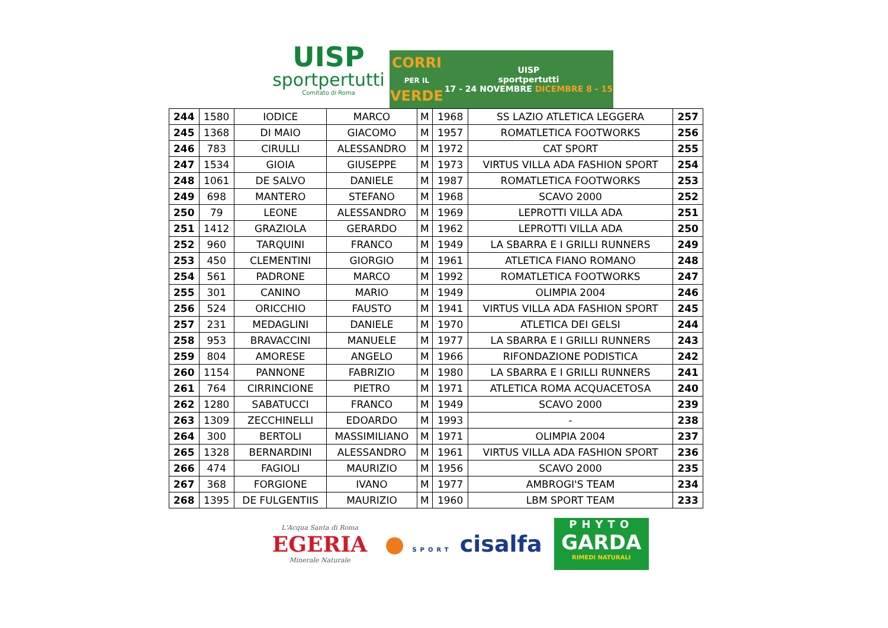UISP
sportpertutti
Comitato di Roma
CORRI
PER IL
VERDE
UISP
sportpertutti
17 - 24 NOVEMBRE DICEMBRE 8 - 15
| 244 | 1580 | IODICE | MARCO | M | 1968 | SS LAZIO ATLETICA LEGGERA | 257 |
| 245 | 1368 | DI MAIO | GIACOMO | M | 1957 | ROMATLETICA FOOTWORKS | 256 |
| 246 | 783 | CIRULLI | ALESSANDRO | M | 1972 | CAT SPORT | 255 |
| 247 | 1534 | GIOIA | GIUSEPPE | M | 1973 | VIRTUS VILLA ADA FASHION SPORT | 254 |
| 248 | 1061 | DE SALVO | DANIELE | M | 1987 | ROMATLETICA FOOTWORKS | 253 |
| 249 | 698 | MANTERO | STEFANO | M | 1968 | SCAVO 2000 | 252 |
| 250 | 79 | LEONE | ALESSANDRO | M | 1969 | LEPROTTI VILLA ADA | 251 |
| 251 | 1412 | GRAZIOLA | GERARDO | M | 1962 | LEPROTTI VILLA ADA | 250 |
| 252 | 960 | TARQUINI | FRANCO | M | 1949 | LA SBARRA E I GRILLI RUNNERS | 249 |
| 253 | 450 | CLEMENTINI | GIORGIO | M | 1961 | ATLETICA FIANO ROMANO | 248 |
| 254 | 561 | PADRONE | MARCO | M | 1992 | ROMATLETICA FOOTWORKS | 247 |
| 255 | 301 | CANINO | MARIO | M | 1949 | OLIMPIA 2004 | 246 |
| 256 | 524 | ORICCHIO | FAUSTO | M | 1941 | VIRTUS VILLA ADA FASHION SPORT | 245 |
| 257 | 231 | MEDAGLINI | DANIELE | M | 1970 | ATLETICA DEI GELSI | 244 |
| 258 | 953 | BRAVACCINI | MANUELE | M | 1977 | LA SBARRA E I GRILLI RUNNERS | 243 |
| 259 | 804 | AMORESE | ANGELO | M | 1966 | RIFONDAZIONE PODISTICA | 242 |
| 260 | 1154 | PANNONE | FABRIZIO | M | 1980 | LA SBARRA E I GRILLI RUNNERS | 241 |
| 261 | 764 | CIRRINCIONE | PIETRO | M | 1971 | ATLETICA ROMA ACQUACETOSA | 240 |
| 262 | 1280 | SABATUCCI | FRANCO | M | 1949 | SCAVO 2000 | 239 |
| 263 | 1309 | ZECCHINELLI | EDOARDO | M | 1993 | - | 238 |
| 264 | 300 | BERTOLI | MASSIMILIANO | M | 1971 | OLIMPIA 2004 | 237 |
| 265 | 1328 | BERNARDINI | ALESSANDRO | M | 1961 | VIRTUS VILLA ADA FASHION SPORT | 236 |
| 266 | 474 | FAGIOLI | MAURIZIO | M | 1956 | SCAVO 2000 | 235 |
| 267 | 368 | FORGIONE | IVANO | M | 1977 | AMBROGI'S TEAM | 234 |
| 268 | 1395 | DE FULGENTIIS | MAURIZIO | M | 1960 | LBM SPORT TEAM | 233 |
L'Acqua Santa di Roma
EGERIA
Minerale Naturale
● SPORT cisalfa
PHYTO
GARDA
RIMEDI NATURALI